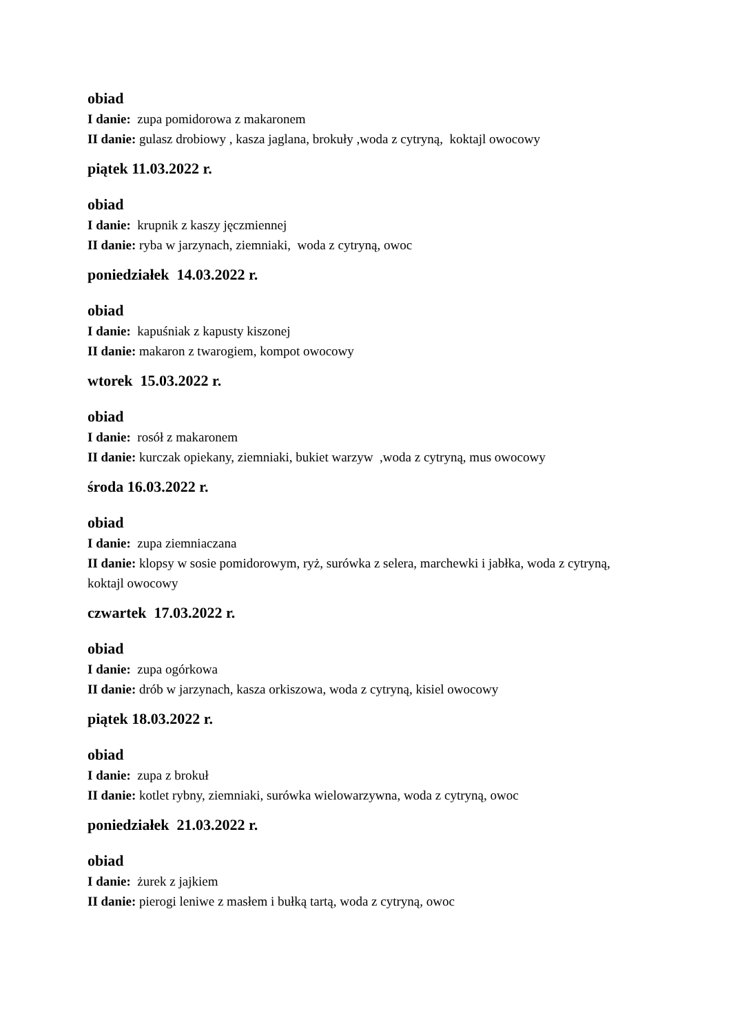obiad
I danie: zupa pomidorowa z makaronem
II danie: gulasz drobiowy , kasza jaglana, brokuły ,woda z cytryną, koktajl owocowy
piątek 11.03.2022 r.
obiad
I danie: krupnik z kaszy jęczmiennej
II danie: ryba w jarzynach, ziemniaki, woda z cytryną, owoc
poniedziałek 14.03.2022 r.
obiad
I danie: kapuśniak z kapusty kiszonej
II danie: makaron z twarogiem, kompot owocowy
wtorek 15.03.2022 r.
obiad
I danie: rosół z makaronem
II danie: kurczak opiekany, ziemniaki, bukiet warzyw ,woda z cytryną, mus owocowy
środa 16.03.2022 r.
obiad
I danie: zupa ziemniaczana
II danie: klopsy w sosie pomidorowym, ryż, surówka z selera, marchewki i jabłka, woda z cytryną, koktajl owocowy
czwartek 17.03.2022 r.
obiad
I danie: zupa ogórkowa
II danie: drób w jarzynach, kasza orkiszowa, woda z cytryną, kisiel owocowy
piątek 18.03.2022 r.
obiad
I danie: zupa z brokuł
II danie: kotlet rybny, ziemniaki, surówka wielowarzywna, woda z cytryną, owoc
poniedziałek 21.03.2022 r.
obiad
I danie: żurek z jajkiem
II danie: pierogi leniwe z masłem i bułką tartą, woda z cytryną, owoc